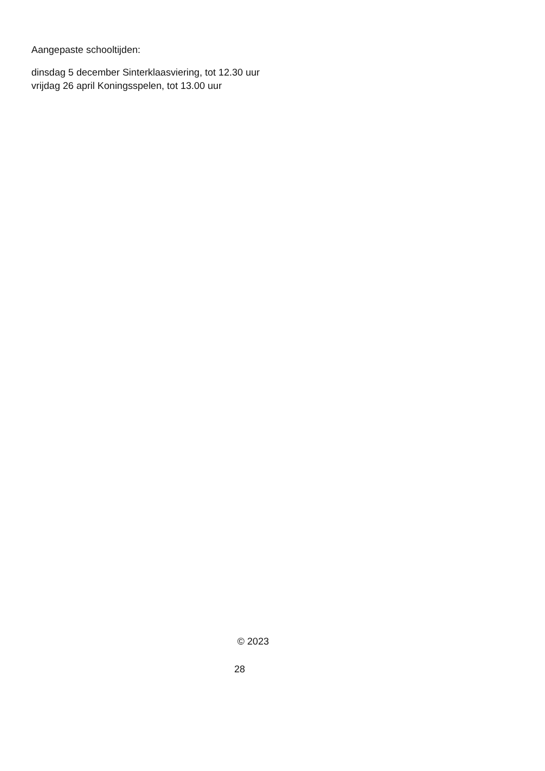Aangepaste schooltijden:
dinsdag 5 december Sinterklaasviering, tot 12.30 uur
vrijdag 26 april Koningsspelen, tot 13.00 uur
© 2023
28